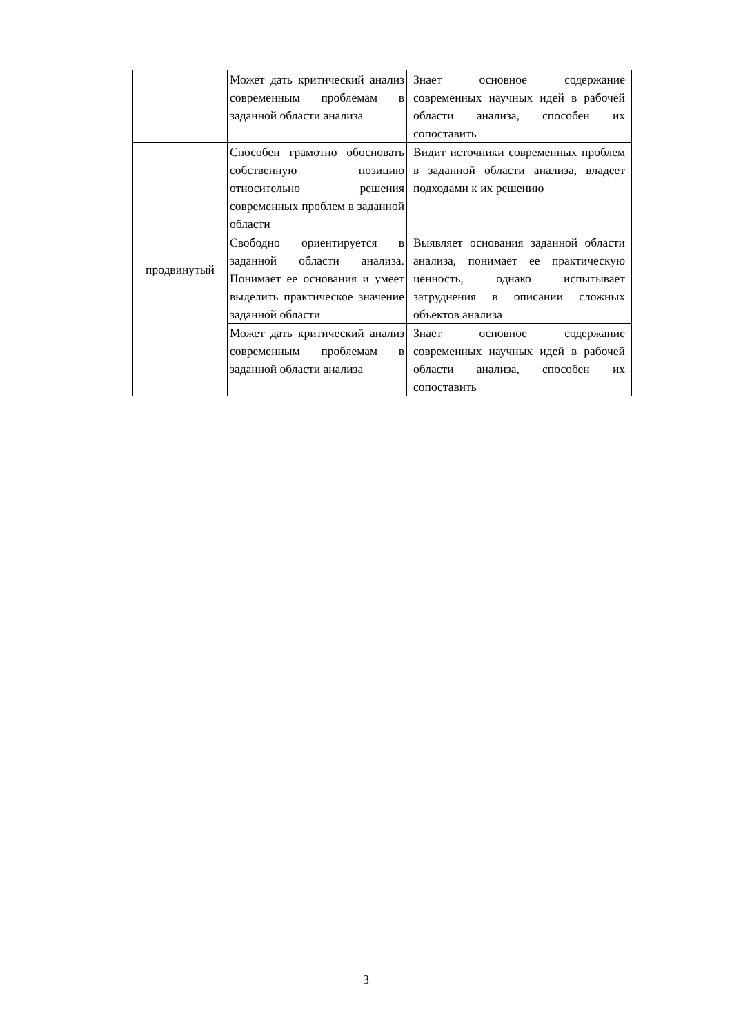| | Может дать критический анализ современным проблемам в заданной области анализа | Знает основное содержание современных научных идей в рабочей области анализа, способен их сопоставить |
| продвинутый | Способен грамотно обосновать собственную позицию относительно решения современных проблем в заданной области | Видит источники современных проблем в заданной области анализа, владеет подходами к их решению |
| | Свободно ориентируется в заданной области анализа. Понимает ее основания и умеет выделить практическое значение заданной области | Выявляет основания заданной области анализа, понимает ее практическую ценность, однако испытывает затруднения в описании сложных объектов анализа |
| | Может дать критический анализ современным проблемам в заданной области анализа | Знает основное содержание современных научных идей в рабочей области анализа, способен их сопоставить |
3